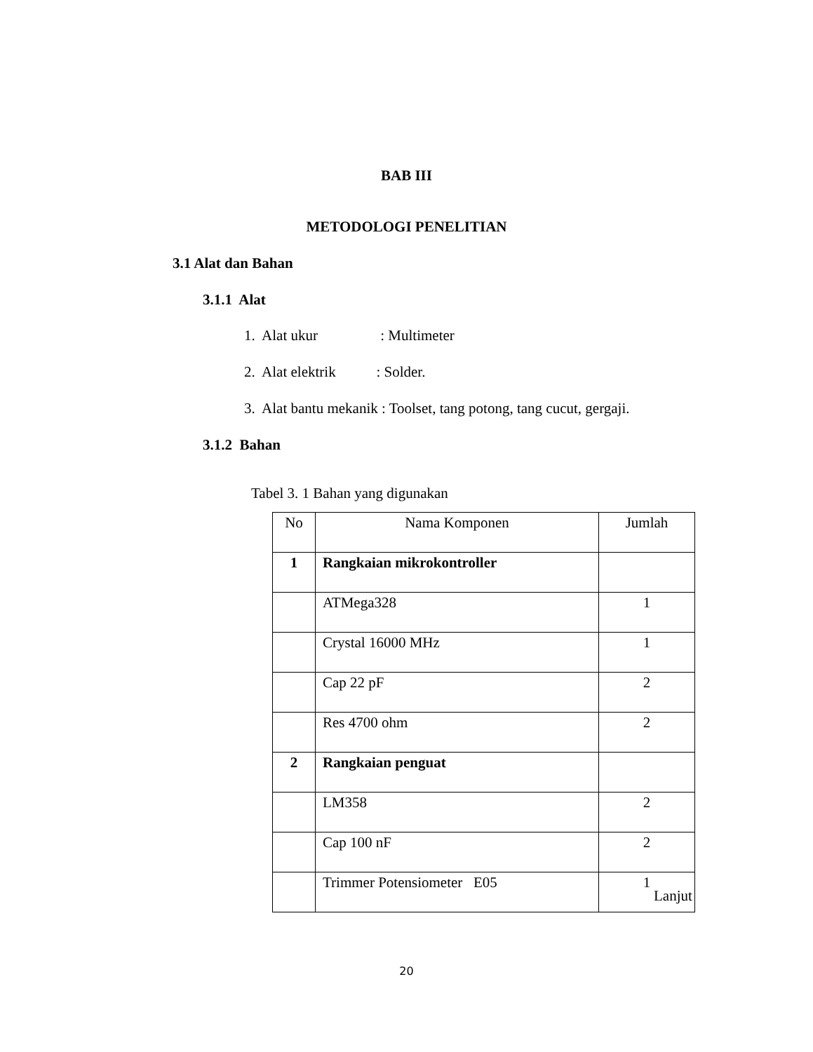BAB III
METODOLOGI PENELITIAN
3.1 Alat dan Bahan
3.1.1 Alat
1. Alat ukur : Multimeter
2. Alat elektrik : Solder.
3. Alat bantu mekanik : Toolset, tang potong, tang cucut, gergaji.
3.1.2 Bahan
Tabel 3. 1 Bahan yang digunakan
| No | Nama Komponen | Jumlah |
| 1 | Rangkaian mikrokontroller | |
| | ATMega328 | 1 |
| | Crystal 16000 MHz | 1 |
| | Cap 22 pF | 2 |
| | Res 4700 ohm | 2 |
| 2 | Rangkaian penguat | |
| | LM358 | 2 |
| | Cap 100 nF | 2 |
| | Trimmer Potensiometer E05 | 1 |
Lanjut
20